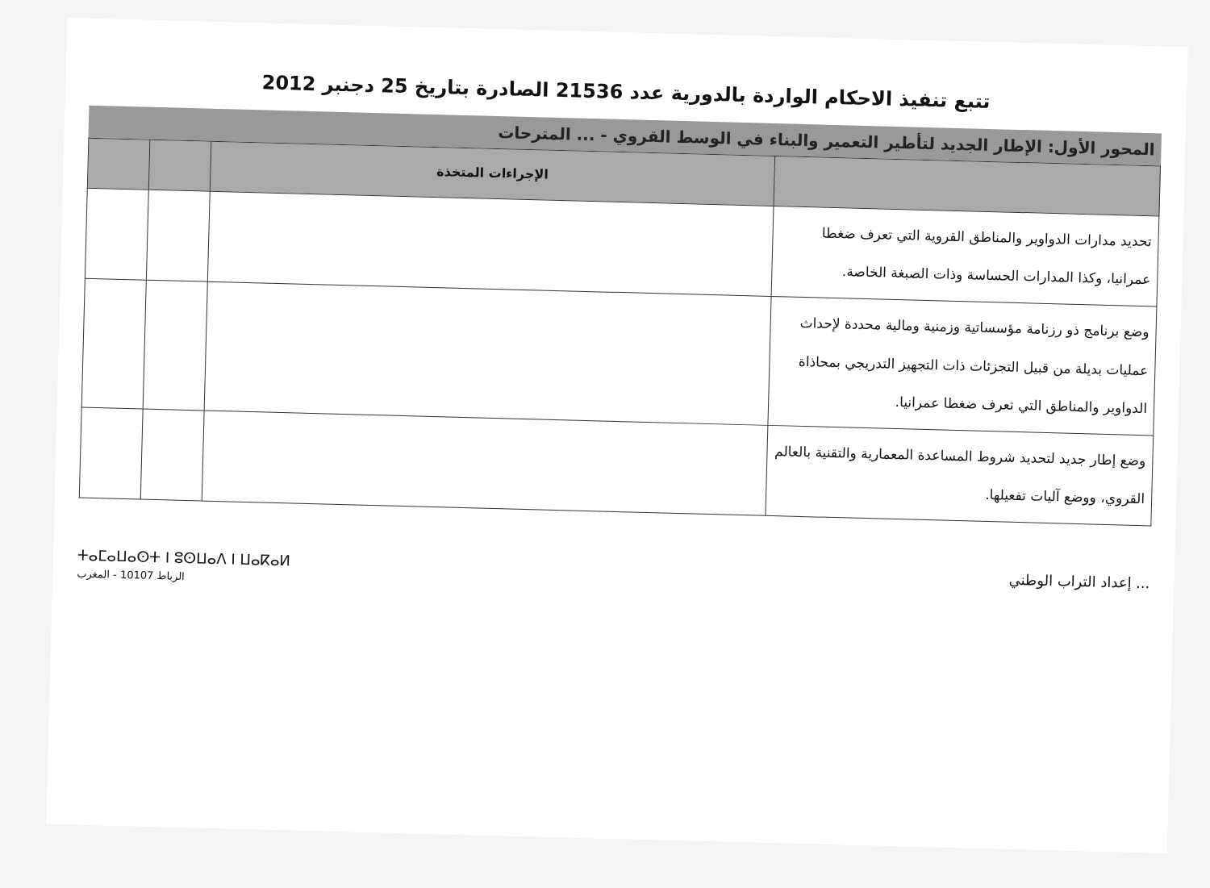تتبع تنفيذ الاحكام الواردة بالدورية عدد 21536 الصادرة بتاريخ 25 دجنبر 2012
المحور الأول: الإطار الجديد لتأطير التعمير والبناء في الوسط القروي - ... المترحات
| | الإجراءات المتخذة | | |
| --- | --- | --- | --- |
| تحديد مدارات الدواوير والمناطق القروية التي تعرف ضغطا عمرانيا، وكذا المدارات الحساسة وذات الصبغة الخاصة. | | | |
| وضع برنامج ذو رزنامة مؤسساتية وزمنية ومالية محددة لإحداث عمليات بديلة من قبيل التجزئات ذات التجهيز التدريجي بمحاذاة الدواوير والمناطق التي تعرف ضغطا عمرانيا. | | | |
| وضع إطار جديد لتحديد شروط المساعدة المعمارية والتقنية بالعالم القروي، ووضع آليات تفعيلها. | | | |
... إعداد التراب الوطني
ⵜⴰⵎⴰⵡⴰⵙⵜ ⵏ ⵓⵙⵡⴰⴷ ⵏ ⵡⴰⴽⴰⵍ
الرباط 10107 - المغرب